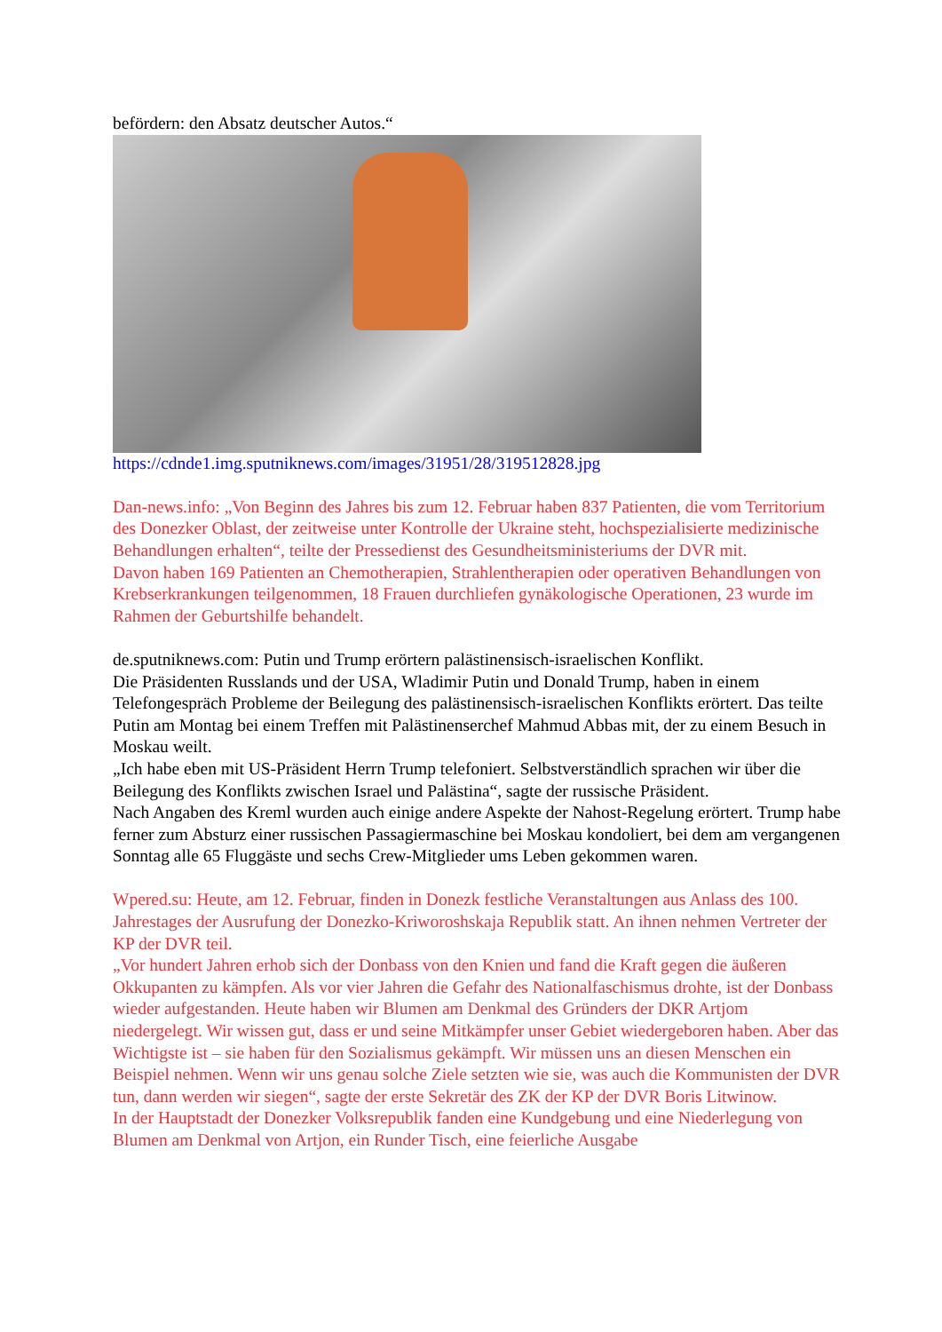befördern: den Absatz deutscher Autos.“
https://cdnde1.img.sputniknews.com/images/31951/28/319512828.jpg
Dan-news.info: „Von Beginn des Jahres bis zum 12. Februar haben 837 Patienten, die vom Territorium des Donezker Oblast, der zeitweise unter Kontrolle der Ukraine steht, hochspezialisierte medizinische Behandlungen erhalten“, teilte der Pressedienst des Gesundheitsministeriums der DVR mit.
Davon haben 169 Patienten an Chemotherapien, Strahlentherapien oder operativen Behandlungen von Krebserkrankungen teilgenommen, 18 Frauen durchliefen gynäkologische Operationen, 23 wurde im Rahmen der Geburtshilfe behandelt.
de.sputniknews.com: Putin und Trump erörtern palästinensisch-israelischen Konflikt.
Die Präsidenten Russlands und der USA, Wladimir Putin und Donald Trump, haben in einem Telefongespräch Probleme der Beilegung des palästinensisch-israelischen Konflikts erörtert. Das teilte Putin am Montag bei einem Treffen mit Palästinenserchef Mahmud Abbas mit, der zu einem Besuch in Moskau weilt.
„Ich habe eben mit US-Präsident Herrn Trump telefoniert. Selbstverständlich sprachen wir über die Beilegung des Konflikts zwischen Israel und Palästina“, sagte der russische Präsident.
Nach Angaben des Kreml wurden auch einige andere Aspekte der Nahost-Regelung erörtert. Trump habe ferner zum Absturz einer russischen Passagiermaschine bei Moskau kondoliert, bei dem am vergangenen Sonntag alle 65 Fluggäste und sechs Crew-Mitglieder ums Leben gekommen waren.
Wpered.su: Heute, am 12. Februar, finden in Donezk festliche Veranstaltungen aus Anlass des 100. Jahrestages der Ausrufung der Donezko-Kriworoshskaja Republik statt. An ihnen nehmen Vertreter der KP der DVR teil.
„Vor hundert Jahren erhob sich der Donbass von den Knien und fand die Kraft gegen die äußeren Okkupanten zu kämpfen. Als vor vier Jahren die Gefahr des Nationalfaschismus drohte, ist der Donbass wieder aufgestanden. Heute haben wir Blumen am Denkmal des Gründers der DKR Artjom niedergelegt. Wir wissen gut, dass er und seine Mitkämpfer unser Gebiet wiedergeboren haben. Aber das Wichtigste ist – sie haben für den Sozialismus gekämpft. Wir müssen uns an diesen Menschen ein Beispiel nehmen. Wenn wir uns genau solche Ziele setzten wie sie, was auch die Kommunisten der DVR tun, dann werden wir siegen“, sagte der erste Sekretär des ZK der KP der DVR Boris Litwinow.
In der Hauptstadt der Donezker Volksrepublik fanden eine Kundgebung und eine Niederlegung von Blumen am Denkmal von Artjon, ein Runder Tisch, eine feierliche Ausgabe